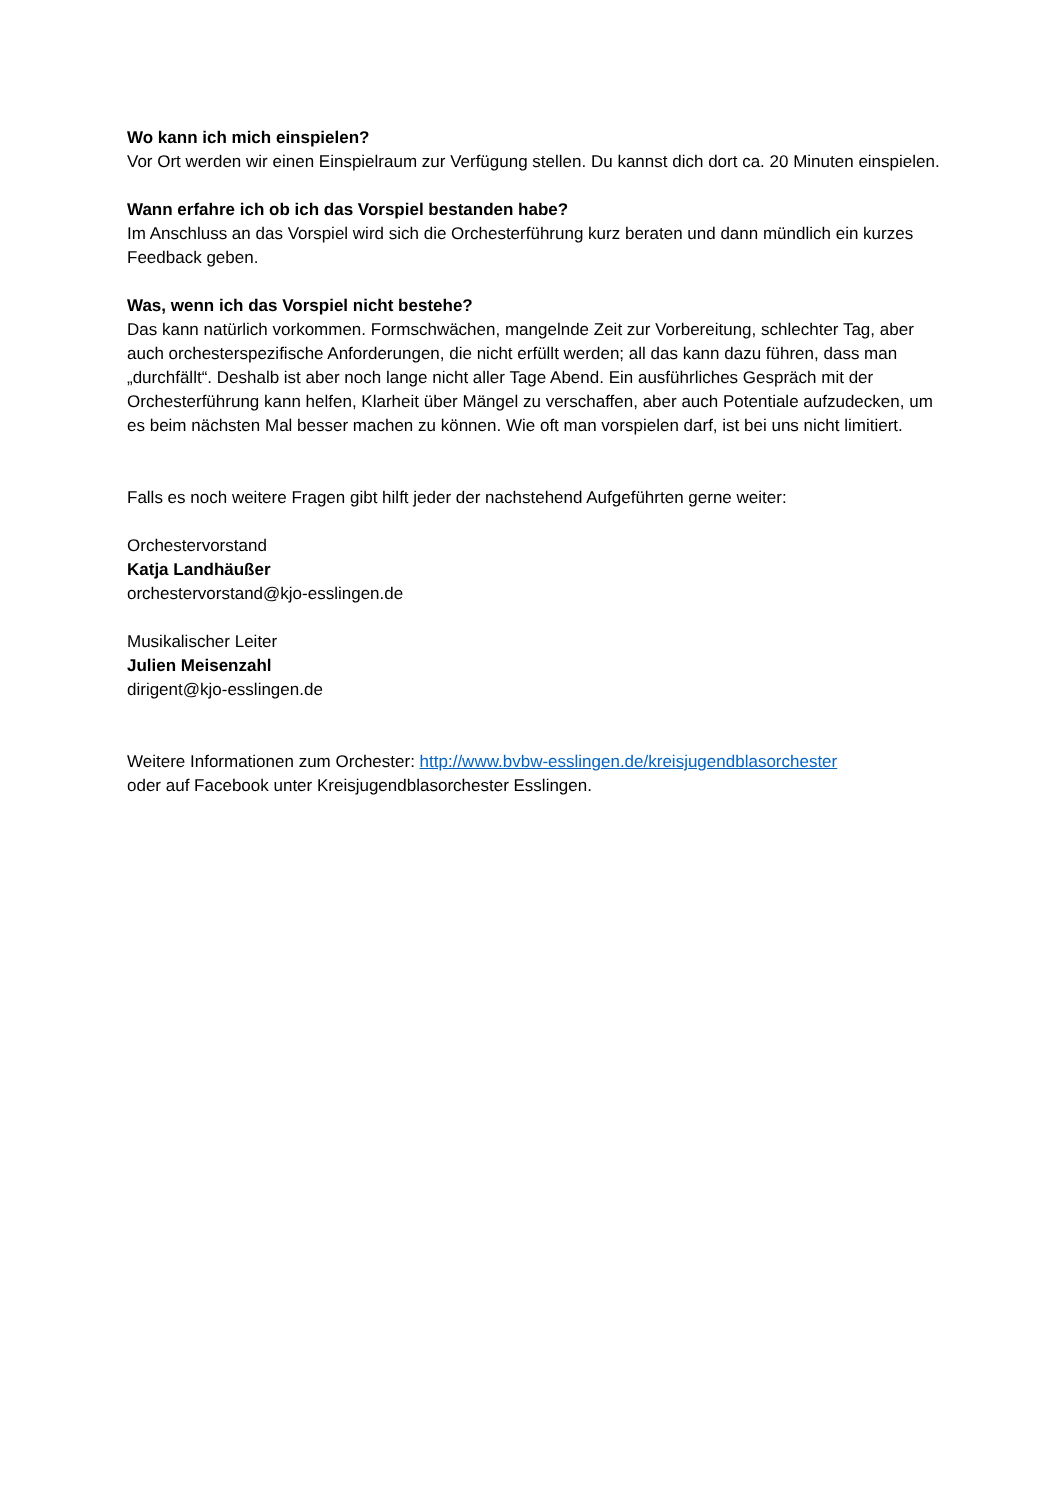Wo kann ich mich einspielen?
Vor Ort werden wir einen Einspielraum zur Verfügung stellen. Du kannst dich dort ca. 20 Minuten einspielen.
Wann erfahre ich ob ich das Vorspiel bestanden habe?
Im Anschluss an das Vorspiel wird sich die Orchesterführung kurz beraten und dann mündlich ein kurzes Feedback geben.
Was, wenn ich das Vorspiel nicht bestehe?
Das kann natürlich vorkommen. Formschwächen, mangelnde Zeit zur Vorbereitung, schlechter Tag, aber auch orchesterspezifische Anforderungen, die nicht erfüllt werden; all das kann dazu führen, dass man „durchfällt“. Deshalb ist aber noch lange nicht aller Tage Abend. Ein ausführliches Gespräch mit der Orchesterführung kann helfen, Klarheit über Mängel zu verschaffen, aber auch Potentiale aufzudecken, um es beim nächsten Mal besser machen zu können. Wie oft man vorspielen darf, ist bei uns nicht limitiert.
Falls es noch weitere Fragen gibt hilft jeder der nachstehend Aufgeführten gerne weiter:
Orchestervorstand
Katja Landhäußer
orchestervorstand@kjo-esslingen.de
Musikalischer Leiter
Julien Meisenzahl
dirigent@kjo-esslingen.de
Weitere Informationen zum Orchester: http://www.bvbw-esslingen.de/kreisjugendblasorchester
oder auf Facebook unter Kreisjugendblasorchester Esslingen.